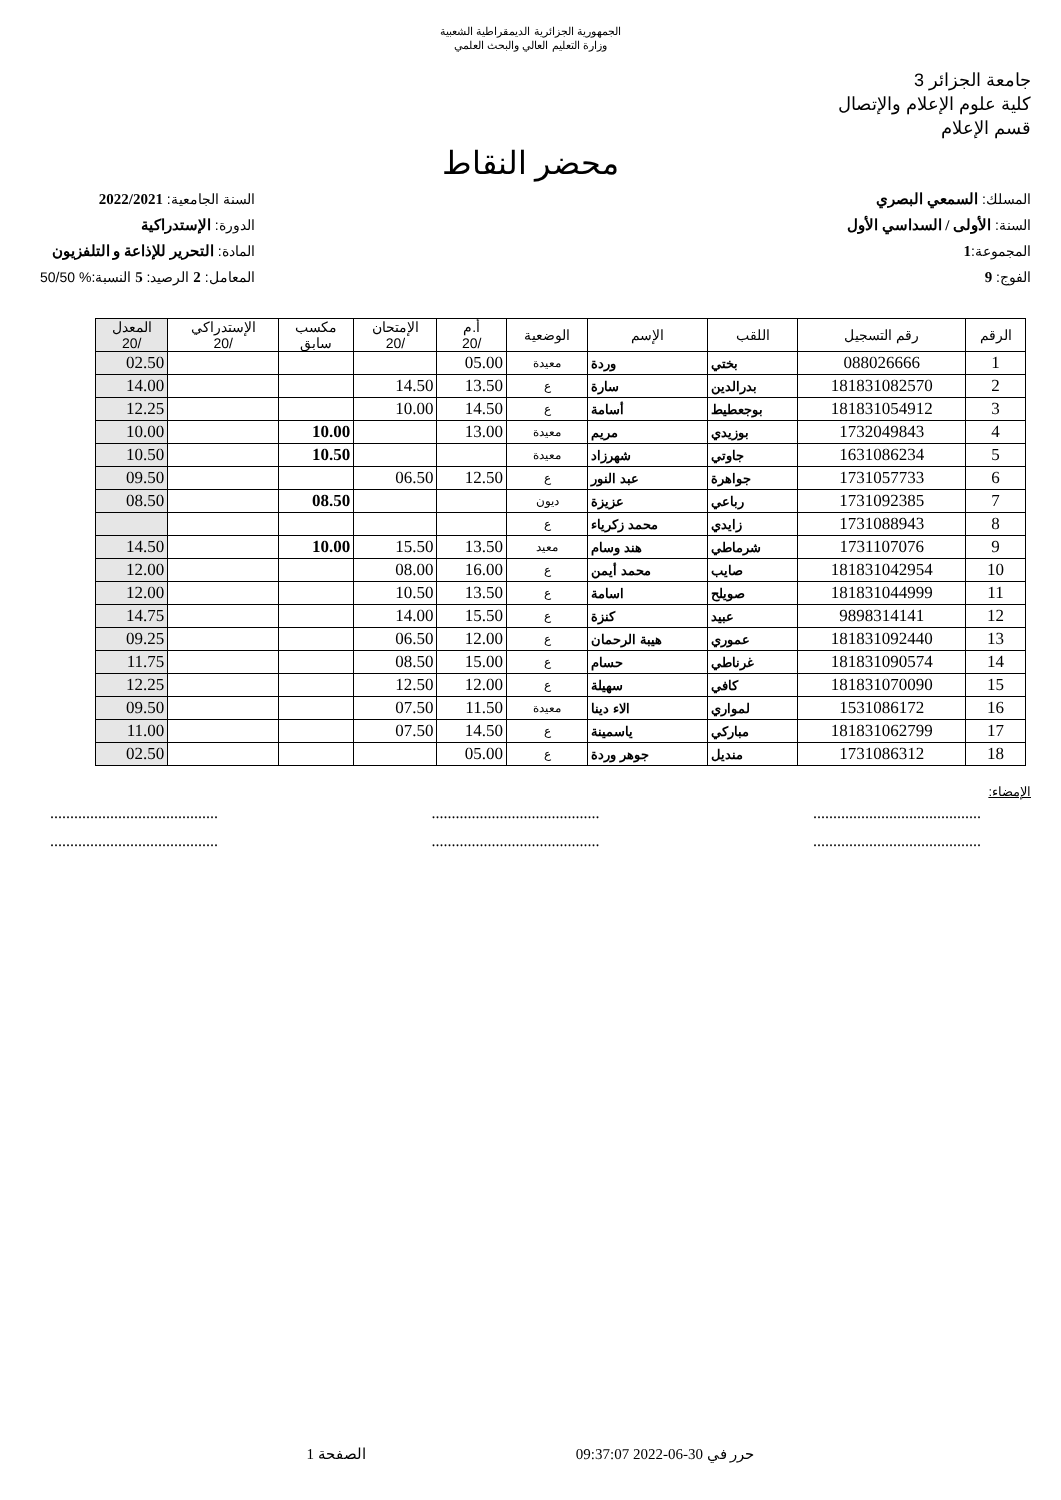الجمهورية الجزائرية الديمقراطية الشعبية
وزارة التعليم العالي والبحث العلمي
جامعة الجزائر 3
كلية علوم الإعلام والإتصال
قسم الإعلام
محضر النقاط
المسلك: السمعي البصري
السنة: الأولى / السداسي الأول
المجموعة:1
الفوج: 9
السنة الجامعية: 2022/2021
الدورة: الإستدراكية
المادة: التحرير للإذاعة و التلفزيون
المعامل: 2 الرصيد: 5 النسبة:% 50/50
| الرقم | رقم التسجيل | اللقب | الإسم | الوضعية | أ.م /20 | الإمتحان /20 | مكسب سابق | الإستدراكي /20 | المعدل /20 |
| --- | --- | --- | --- | --- | --- | --- | --- | --- | --- |
| 1 | 088026666 | بختي | وردة | معيدة | 05.00 | | | | 02.50 |
| 2 | 181831082570 | بدرالدين | سارة | ع | 13.50 | 14.50 | | | 14.00 |
| 3 | 181831054912 | بوجعطيط | أسامة | ع | 14.50 | 10.00 | | | 12.25 |
| 4 | 1732049843 | بوزيدي | مريم | معيدة | 13.00 | | 10.00 | | 10.00 |
| 5 | 1631086234 | جاوتي | شهرزاد | معيدة | | | 10.50 | | 10.50 |
| 6 | 1731057733 | جواهرة | عبد النور | ع | 12.50 | 06.50 | | | 09.50 |
| 7 | 1731092385 | رباعي | عزيزة | ديون | | | 08.50 | | 08.50 |
| 8 | 1731088943 | زايدي | محمد زكرياء | ع | | | | | |
| 9 | 1731107076 | شرماطي | هند وسام | معيد | 13.50 | 15.50 | 10.00 | | 14.50 |
| 10 | 181831042954 | صايب | محمد أيمن | ع | 16.00 | 08.00 | | | 12.00 |
| 11 | 181831044999 | صويلح | اسامة | ع | 13.50 | 10.50 | | | 12.00 |
| 12 | 9898314141 | عبيد | كنزة | ع | 15.50 | 14.00 | | | 14.75 |
| 13 | 181831092440 | عموري | هيبة الرحمان | ع | 12.00 | 06.50 | | | 09.25 |
| 14 | 181831090574 | غرناطي | حسام | ع | 15.00 | 08.50 | | | 11.75 |
| 15 | 181831070090 | كافي | سهيلة | ع | 12.00 | 12.50 | | | 12.25 |
| 16 | 1531086172 | لمواري | الاء دينا | معيدة | 11.50 | 07.50 | | | 09.50 |
| 17 | 181831062799 | مباركي | ياسمينة | ع | 14.50 | 07.50 | | | 11.00 |
| 18 | 1731086312 | منديل | جوهر وردة | ع | 05.00 | | | | 02.50 |
الإمضاء:
.......................................... .......................................... ..........................................
.......................................... .......................................... ..........................................
حرر في 30-06-2022 09:37:07 الصفحة 1